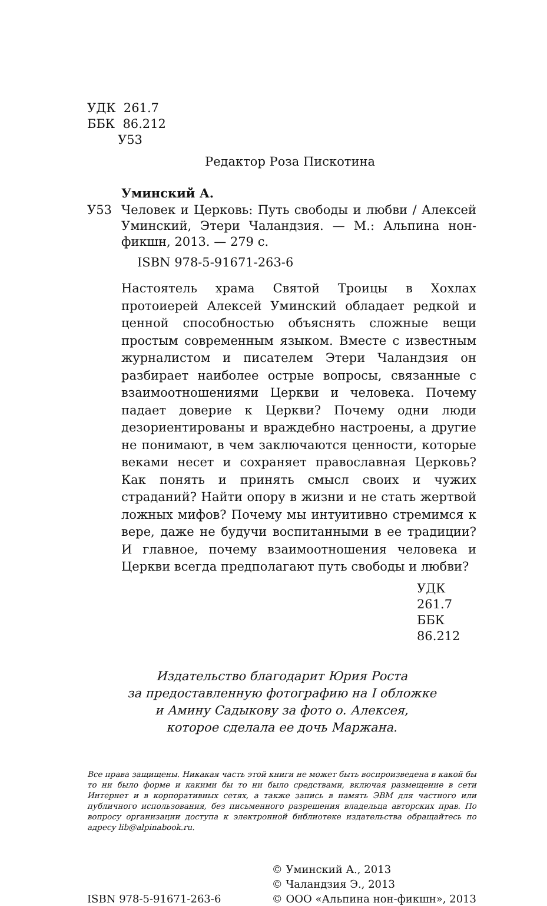УДК 261.7
ББК 86.212
У53
Редактор Роза Пискотина
Уминский А.
У53 Человек и Церковь: Путь свободы и любви / Алексей Уминский, Этери Чаландзия. — М.: Альпина нон-фикшн, 2013. — 279 с.
ISBN 978-5-91671-263-6
Настоятель храма Святой Троицы в Хохлах протоиерей Алексей Уминский обладает редкой и ценной способностью объяснять сложные вещи простым современным языком. Вместе с известным журналистом и писателем Этери Чаландзия он разбирает наиболее острые вопросы, связанные с взаимоотношениями Церкви и человека. Почему падает доверие к Церкви? Почему одни люди дезориентированы и враждебно настроены, а другие не понимают, в чем заключаются ценности, которые веками несет и сохраняет православная Церковь? Как понять и принять смысл своих и чужих страданий? Найти опору в жизни и не стать жертвой ложных мифов? Почему мы интуитивно стремимся к вере, даже не будучи воспитанными в ее традиции? И главное, почему взаимоотношения человека и Церкви всегда предполагают путь свободы и любви?
УДК 261.7
ББК 86.212
Издательство благодарит Юрия Роста
за предоставленную фотографию на I обложке
и Амину Садыкову за фото о. Алексея,
которое сделала ее дочь Маржана.
Все права защищены. Никакая часть этой книги не может быть воспроизведена в какой бы то ни было форме и какими бы то ни было средствами, включая размещение в сети Интернет и в корпоративных сетях, а также запись в память ЭВМ для частного или публичного использования, без письменного разрешения владельца авторских прав. По вопросу организации доступа к электронной библиотеке издательства обращайтесь по адресу lib@alpinabook.ru.
ISBN 978-5-91671-263-6
© Уминский А., 2013
© Чаландзия Э., 2013
© ООО «Альпина нон-фикшн», 2013